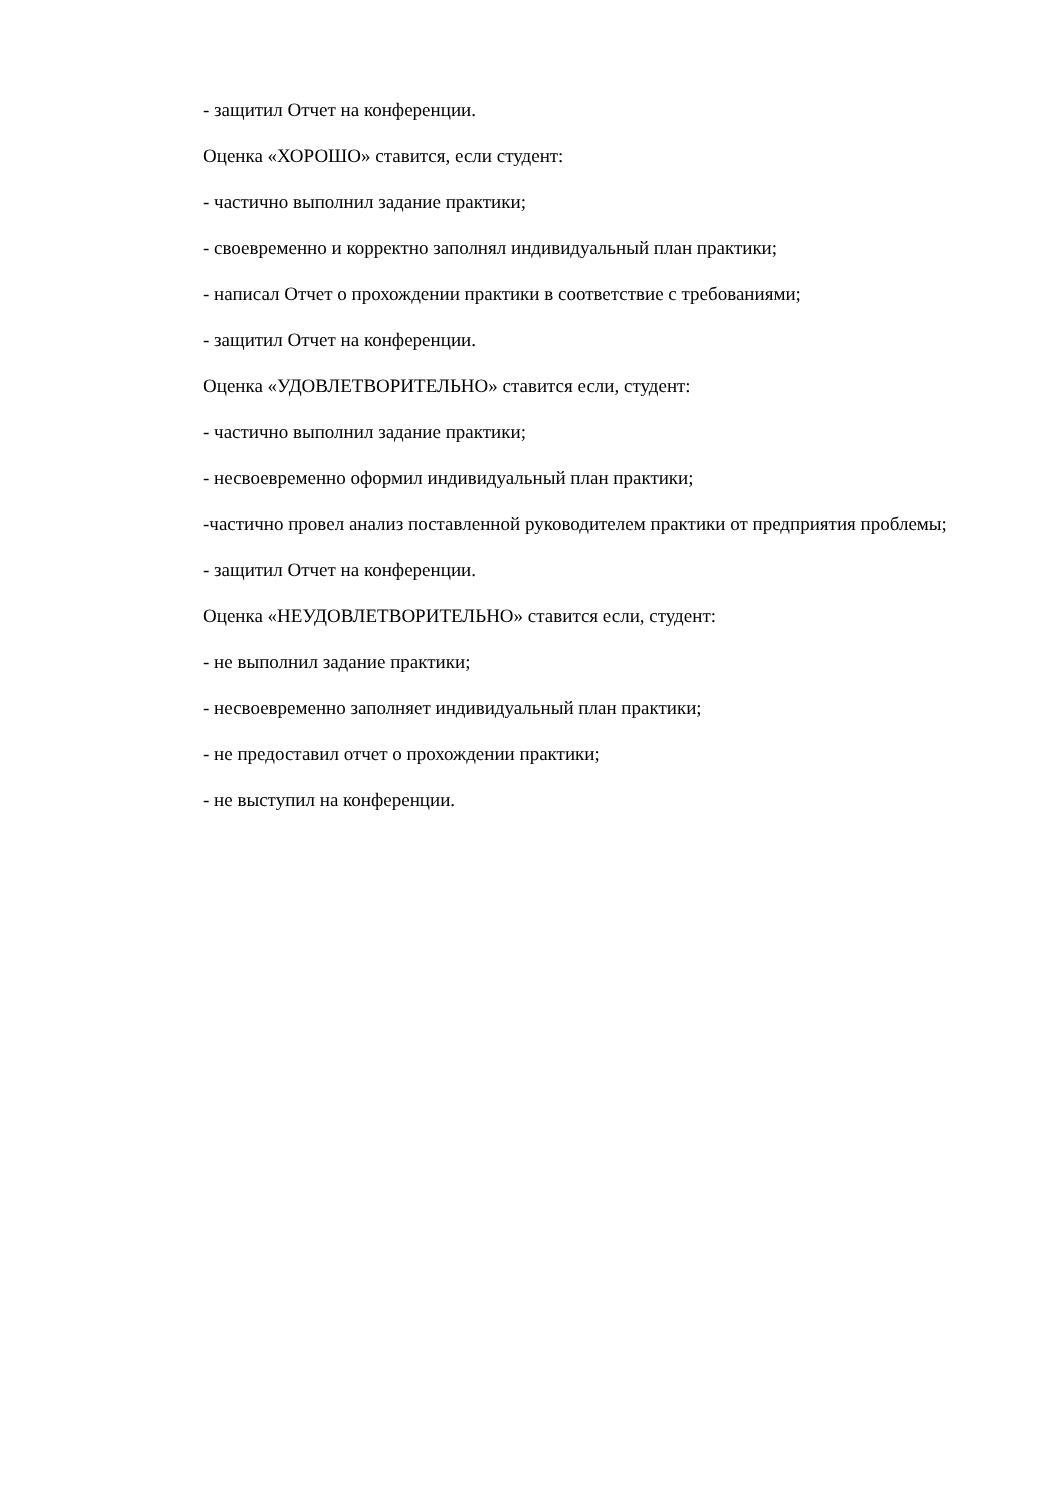- защитил Отчет на конференции.
Оценка «ХОРОШО» ставится, если студент:
- частично выполнил задание практики;
- своевременно и корректно заполнял индивидуальный план практики;
- написал Отчет о прохождении практики в соответствие с требованиями;
- защитил Отчет на конференции.
Оценка «УДОВЛЕТВОРИТЕЛЬНО» ставится если, студент:
- частично выполнил задание практики;
- несвоевременно оформил индивидуальный план практики;
-частично провел анализ поставленной руководителем практики от предприятия проблемы;
- защитил Отчет на конференции.
Оценка «НЕУДОВЛЕТВОРИТЕЛЬНО» ставится если, студент:
- не выполнил задание практики;
- несвоевременно заполняет индивидуальный план практики;
- не предоставил отчет о прохождении практики;
- не выступил на конференции.